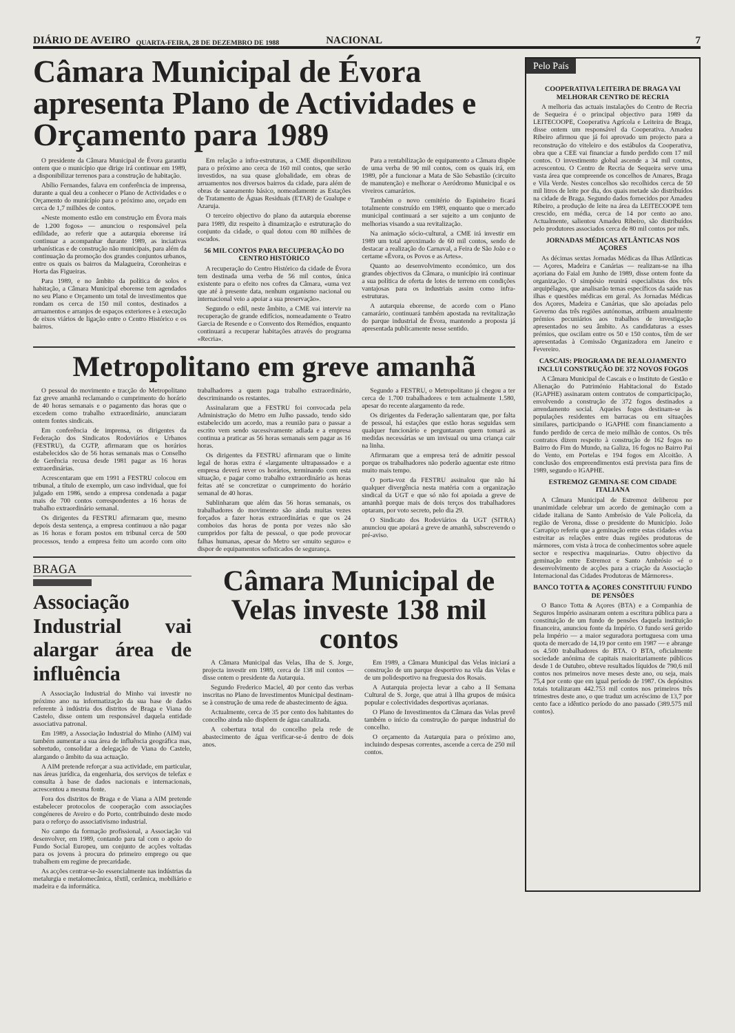DIÁRIO DE AVEIRO QUARTA-FEIRA, 28 DE DEZEMBRO DE 1988 NACIONAL 7
Câmara Municipal de Évora apresenta Plano de Actividades e Orçamento para 1989
O presidente da Câmara Municipal de Évora garantiu ontem que o município que dirige irá continuar em 1989, a disponibilizar terrenos para a construção de habitação.
Abílio Fernandes, falava em conferência de imprensa, durante a qual deu a conhecer o Plano de Actividades e o Orçamento do município para o próximo ano, orçado em cerca de 1,7 milhões de contos.
«Neste momento estão em construção em Évora mais de 1.200 fogos» — anunciou o responsável pela edilidade, ao referir que a autarquia eborense irá continuar a acompanhar durante 1989, as inciativas urbanísticas e de construção não municipais, para além da continuação da promoção dos grandes conjuntos urbanos, entre os quais os bairros da Malagueira, Coronheiras e Horta das Figueiras.
Para 1989, e no âmbito da política de solos e habitação, a Câmara Municipal eborense tem agendados no seu Plano e Orçamento um total de investimentos que rondam os cerca de 150 mil contos, destinados a arruamentos e arranjos de espaços exteriores e à execução de eixos viários de ligação entre o Centro Histórico e os bairros.
Em relação a infra-estruturas, a CME disponibilizou para o próximo ano cerca de 160 mil contos, que serão investidos, na sua quase globalidade, em obras de arruamentos nos diversos bairros da cidade, para além de obras de saneamento básico, nomeadamente as Estações de Tratamento de Águas Residuais (ETAR) de Gualupe e Azaruja.
O terceiro objectivo do plano da autarquia eborense para 1989, diz respeito à dinamização e estruturação do conjunto da cidade, o qual dotou com 80 milhões de escudos.
56 MIL CONTOS PARA RECUPERAÇÃO DO CENTRO HISTÓRICO
A recuperação do Centro Histórico da cidade de Évora tem destinada uma verba de 56 mil contos, única existente para o efeito nos cofres da Câmara, «uma vez que até à presente data, nenhum organismo nacional ou internacional veio a apoiar a sua preservação».
Segundo o edil, neste âmbito, a CME vai intervir na recuperação de grande edifícios, nomeadamente o Teatro Garcia de Resende e o Convento dos Remédios, enquanto continuará a recuperar habitações através do programa «Recria».
Para a rentabilização de equipamento a Câmara dispõe de uma verba de 90 mil contos, com os quais irá, em 1989, pôr a funcionar a Mata de São Sebastião (circuito de manutenção) e melhorar o Aeródromo Municipal e os viveiros camarários.
Também o novo cemitério do Espinheiro ficará totalmente construído em 1989, enquanto que o mercado municipal continuará a ser sujeito a um conjunto de melhorias visando a sua revitalização.
Na animação sócio-cultural, a CME irá investir em 1989 um total aproximado de 60 mil contos, sendo de destacar a realização do Carnaval, a Feira de São João e o certame «Évora, os Povos e as Artes».
Quanto ao desenvolvimento económico, um dos grandes objectivos da Câmara, o município irá continuar a sua política de oferta de lotes de terreno em condições vantajosas para os industriais assim como infra-estruturas.
A autarquia eborense, de acordo com o Plano camarário, continuará também apostada na revitalização do parque industrial de Évora, mantendo a proposta já apresentada publicamente nesse sentido.
Metropolitano em greve amanhã
O pessoal do movimento e tracção do Metropolitano faz greve amanhã reclamando o cumprimento do horário de 40 horas semanais e o pagamento das horas que o excedem como trabalho extraordinário, anunciaram ontem fontes sindicais.
Em conferência de imprensa, os dirigentes da Federação dos Sindicatos Rodoviários e Urbanos (FESTRU), da CGTP, afirmaram que os horários estabelecidos são de 56 horas semanais mas o Conselho de Gerência recusa desde 1981 pagar as 16 horas extraordinárias.
Acrescentaram que em 1991 a FESTRU colocou em tribunal, a título de exemplo, um caso individual, que foi julgado em 1986, sendo a empresa condenada a pagar mais de 700 contos correspondentes a 16 horas de trabalho extraordinário semanal.
Os dirigentes da FESTRU afirmaram que, mesmo depois desta sentença, a empresa continuou a não pagar as 16 horas e foram postos em tribunal cerca de 500 processos, tendo a empresa feito um acordo com oito trabalhadores a quem paga trabalho extraordinário, descriminando os restantes.
Assinalaram que a FESTRU foi convocada pela Administração do Metro em Julho passado, tendo sido estabelecido um acordo, mas a reunião para o passar a escrito vem sendo sucessivamente adiada e a empresa continua a praticar as 56 horas semanais sem pagar as 16 horas.
Os dirigentes da FESTRU afirmaram que o limite legal de horas extra é «largamente ultrapassado» e a empresa deverá rever os horários, terminando com esta situação, e pagar como trabalho extraordinário as horas feitas até se concretizar o cumprimento do horário semanal de 40 horas.
Sublinharam que além das 56 horas semanais, os trabalhadores do movimento são ainda muitas vezes forçados a fazer horas extraordinárias e que os 24 comboios das horas de ponta por vezes não são cumpridos por falta de pessoal, o que pode provocar falhas humanas, apesar do Metro ser «muito seguro» e dispor de equipamentos sofisticados de segurança.
Segundo a FESTRU, o Metropolitano já chegou a ter cerca de 1.700 trabalhadores e tem actualmente 1.580, apesar do recente alargamento da rede.
Os dirigentes da Federação salientaram que, por falta de pessoal, há estações que estão horas seguidas sem qualquer funcionário e perguntaram quem tomará as medidas necessárias se um invisual ou uma criança cair na linha.
Afirmaram que a empresa terá de admitir pessoal porque os trabalhadores não poderão aguentar este ritmo muito mais tempo.
O porta-voz da FESTRU assinalou que não há qualquer divergência nesta matéria com a organização sindical da UGT e que só não foi apoiada a greve de amanhã porque mais de dois terços dos trabalhadores optaram, por voto secreto, pelo dia 29.
O Sindicato dos Rodoviários da UGT (SITRA) anunciou que apoiará a greve de amanhã, subscrevendo o pré-aviso.
BRAGA
Associação Industrial vai alargar área de influência
A Associação Industrial do Minho vai investir no próximo ano na informatização da sua base de dados referente à indústria dos distritos de Braga e Viana do Castelo, disse ontem um responsável daquela entidade associativa patronal.
Em 1989, a Associação Industrial do Minho (AIM) vai também aumentar a sua área de influência geográfica mas, sobretudo, consolidar a delegação de Viana do Castelo, alargando o âmbito da sua actuação.
A AIM pretende reforçar a sua actividade, em particular, nas áreas jurídica, da engenharia, dos serviços de telefax e consulta à base de dados nacionais e internacionais, acrescentou a mesma fonte.
Fora dos distritos de Braga e de Viana a AIM pretende estabelecer protocolos de cooperação com associações congéneres de Aveiro e do Porto, contribuindo deste modo para o reforço do associativismo industrial.
No campo da formação profissional, a Associação vai desenvolver, em 1989, contando para tal com o apoio do Fundo Social Europeu, um conjunto de acções voltadas para os jovens à procura do primeiro emprego ou que trabalhem em regime de precaridade.
As acções centrar-se-ão essencialmente nas indústrias da metalurgia e metalomecânica, têxtil, cerâmica, mobiliário e madeira e da informática.
Câmara Municipal de Velas investe 138 mil contos
A Câmara Municipal das Velas, Ilha de S. Jorge, projecta investir em 1989, cerca de 138 mil contos — disse ontem o presidente da Autarquia.
Segundo Frederico Maciel, 40 por cento das verbas inscritas no Plano de Investimentos Municipal destinam-se à construção de uma rede de abastecimento de água.
Actualmente, cerca de 35 por cento dos habitantes do concelho ainda não dispõem de água canalizada.
A cobertura total do concelho pela rede de abastecimento de água verificar-se-á dentro de dois anos.
Em 1989, a Câmara Municipal das Velas iniciará a construção de um parque desportivo na vila das Velas e de um polidesportivo na freguesia dos Rosais.
A Autarquia projecta levar a cabo a II Semana Cultural de S. Jorge, que atrai à Ilha grupos de música popular e colectividades desportivas açorianas.
O Plano de Investimentos da Câmara das Velas prevê também o início da construção do parque industrial do concelho.
O orçamento da Autarquia para o próximo ano, incluindo despesas correntes, ascende a cerca de 250 mil contos.
Pelo País
COOPERATIVA LEITEIRA DE BRAGA VAI MELHORAR CENTRO DE RECRIA
A melhoria das actuais instalações do Centro de Recria de Sequeira é o principal objectivo para 1989 da LEITECOOPE, Cooperativa Agrícola e Leiteira de Braga, disse ontem um responsável da Cooperativa. Amadeu Ribeiro afirmou que já foi aprovado um projecto para a reconstrução do viteleiro e dos estábulos da Cooperativa, obra que a CEE vai financiar a fundo perdido com 17 mil contos. O investimento global ascende a 34 mil contos, acrescentou. O Centro de Recria de Sequeira serve uma vasta área que compreende os concelhos de Amares, Braga e Vila Verde. Nestes concelhos são recolhidos cerca de 50 mil litros de leite por dia, dos quais metade são distribuídos na cidade de Braga. Segundo dados fornecidos por Amadeu Ribeiro, a produção de leite na área da LEITECOOPE tem crescido, em média, cerca de 14 por cento ao ano. Actualmente, salientou Amadeu Ribeiro, são distribuídos pelo produtores associados cerca de 80 mil contos por mês.
JORNADAS MÉDICAS ATLÂNTICAS NOS AÇORES
As décimas sextas Jornadas Médicas da Ilhas Atlânticas — Açores, Madeira e Canárias — realizam-se na ilha açoriana do Faial em Junho de 1989, disse ontem fonte da organização. O simpósio reunirá especialistas dos três arquipélagos, que analisarão temas específicos da saúde nas ilhas e questões médicas em geral. As Jornadas Médicas dos Açores, Madeira e Canárias, que são apoiadas pelo Governo das três regiões autónomas, atribuem anualmente prémios pecuniários aos trabalhos de investigação apresentados no seu âmbito. As candidaturas a esses prémios, que oscilam entre os 50 e 150 contos, têm de ser apresentadas à Comissão Organizadora em Janeiro e Fevereiro.
CASCAIS: PROGRAMA DE REALOJAMENTO INCLUI CONSTRUÇÃO DE 372 NOVOS FOGOS
A Câmara Municipal de Cascais e o Instituto de Gestão e Alienação do Património Habitacional do Estado (IGAPHE) assinaram ontem contratos de comparticipação, envolvendo a construção de 372 fogos destinados a arrendamento social. Aqueles fogos destinam-se às populações residentes em barracas ou em situações similares, participando o IGAPHE com financiamento a fundo perdido de cerca de meio milhão de contos. Os três contratos dizem respeito à construção de 162 fogos no Bairro do Fim do Mundo, na Galiza, 16 fogos no Bairro Pai do Vento, em Portelas e 194 fogos em Alcoitão. A conclusão dos empreendimentos está prevista para fins de 1989, segundo o IGAPHE.
ESTREMOZ GEMINA-SE COM CIDADE ITALIANA
A Câmara Municipal de Estremoz deliberou por unanimidade celebrar um acordo de geminação com a cidade italiana de Santo Ambrósio de Vale Policela, da região de Verona, disse o presidente do Município. João Carrapiço referiu que a geminação entre estas cidades «visa estreitar as relações entre duas regiões produtoras de mármores, com vista à troca de conhecimentos sobre aquele sector e respectiva maquinaria». Outro objectivo da geminação entre Estremoz e Santo Ambrósio «é o desenvolvimento de acções para a criação da Associação Internacional das Cidades Produtoras de Mármores».
BANCO TOTTA & AÇORES CONSTITUIU FUNDO DE PENSÕES
O Banco Totta & Açores (BTA) e a Companhia de Seguros Império assinaram ontem a escritura pública para a constituição de um fundo de pensões daquela instituição financeira, anunciou fonte da Império. O fundo será gerido pela Império — a maior seguradora portuguesa com uma quota de mercado de 14,19 por cento em 1987 — e abrange os 4.500 trabalhadores do BTA. O BTA, oficialmente sociedade anónima de capitais maioritariamente públicos desde 1 de Outubro, obteve resultados líquidos de 790,6 mil contos nos primeiros nove meses deste ano, ou seja, mais 75,4 por cento que em igual período de 1987. Os depósitos totais totalizaram 442.753 mil contos nos primeiros três trimestres deste ano, o que traduz um acréscimo de 13,7 por cento face a idêntico período do ano passado (389.575 mil contos).